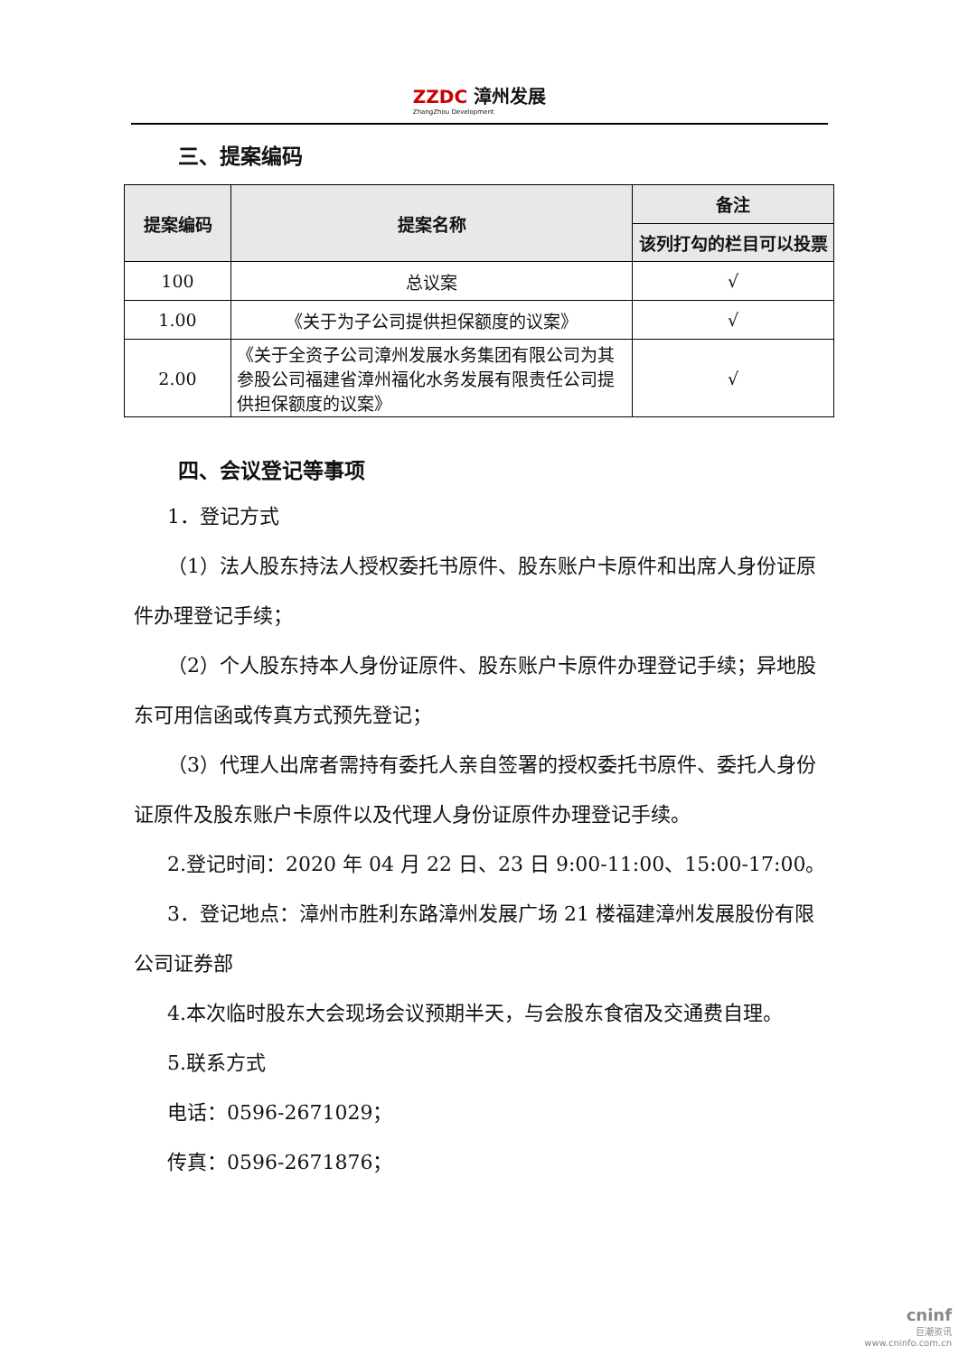ZZDC 漳州发展
ZhangZhou Development
三、提案编码
| 提案编码 | 提案名称 | 备注 |
| --- | --- | --- |
| | | 该列打勾的栏目可以投票 |
| 100 | 总议案 | √ |
| 1.00 | 《关于为子公司提供担保额度的议案》 | √ |
| 2.00 | 《关于全资子公司漳州发展水务集团有限公司为其参股公司福建省漳州福化水务发展有限责任公司提供担保额度的议案》 | √ |
四、会议登记等事项
1．登记方式
（1）法人股东持法人授权委托书原件、股东账户卡原件和出席人身份证原件办理登记手续；
（2）个人股东持本人身份证原件、股东账户卡原件办理登记手续；异地股东可用信函或传真方式预先登记；
（3）代理人出席者需持有委托人亲自签署的授权委托书原件、委托人身份证原件及股东账户卡原件以及代理人身份证原件办理登记手续。
2.登记时间：2020 年 04 月 22 日、23 日 9:00-11:00、15:00-17:00。
3．登记地点：漳州市胜利东路漳州发展广场 21 楼福建漳州发展股份有限公司证券部
4.本次临时股东大会现场会议预期半天，与会股东食宿及交通费自理。
5.联系方式
电话：0596-2671029；
传真：0596-2671876；
cninf
巨潮资讯
www.cninfo.com.cn